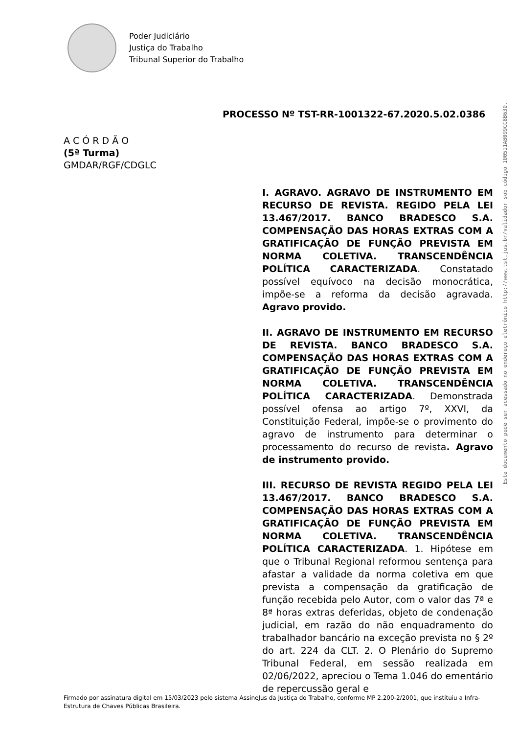Poder Judiciário
Justiça do Trabalho
Tribunal Superior do Trabalho
PROCESSO Nº TST-RR-1001322-67.2020.5.02.0386
A C Ó R D Ã O
(5ª Turma)
GMDAR/RGF/CDGLC
I. AGRAVO. AGRAVO DE INSTRUMENTO EM RECURSO DE REVISTA. REGIDO PELA LEI 13.467/2017. BANCO BRADESCO S.A. COMPENSAÇÃO DAS HORAS EXTRAS COM A GRATIFICAÇÃO DE FUNÇÃO PREVISTA EM NORMA COLETIVA. TRANSCENDÊNCIA POLÍTICA CARACTERIZADA. Constatado possível equívoco na decisão monocrática, impõe-se a reforma da decisão agravada. Agravo provido.
II. AGRAVO DE INSTRUMENTO EM RECURSO DE REVISTA. BANCO BRADESCO S.A. COMPENSAÇÃO DAS HORAS EXTRAS COM A GRATIFICAÇÃO DE FUNÇÃO PREVISTA EM NORMA COLETIVA. TRANSCENDÊNCIA POLÍTICA CARACTERIZADA. Demonstrada possível ofensa ao artigo 7º, XXVI, da Constituição Federal, impõe-se o provimento do agravo de instrumento para determinar o processamento do recurso de revista. Agravo de instrumento provido.
III. RECURSO DE REVISTA REGIDO PELA LEI 13.467/2017. BANCO BRADESCO S.A. COMPENSAÇÃO DAS HORAS EXTRAS COM A GRATIFICAÇÃO DE FUNÇÃO PREVISTA EM NORMA COLETIVA. TRANSCENDÊNCIA POLÍTICA CARACTERIZADA. 1. Hipótese em que o Tribunal Regional reformou sentença para afastar a validade da norma coletiva em que prevista a compensação da gratificação de função recebida pelo Autor, com o valor das 7ª e 8ª horas extras deferidas, objeto de condenação judicial, em razão do não enquadramento do trabalhador bancário na exceção prevista no § 2º do art. 224 da CLT. 2. O Plenário do Supremo Tribunal Federal, em sessão realizada em 02/06/2022, apreciou o Tema 1.046 do ementário de repercussão geral e
Este documento pode ser acessado no endereço eletrônico http://www.tst.jus.br/validador sob código 100511AB099CC8B630.
Firmado por assinatura digital em 15/03/2023 pelo sistema AssineJus da Justiça do Trabalho, conforme MP 2.200-2/2001, que instituiu a Infra-Estrutura de Chaves Públicas Brasileira.